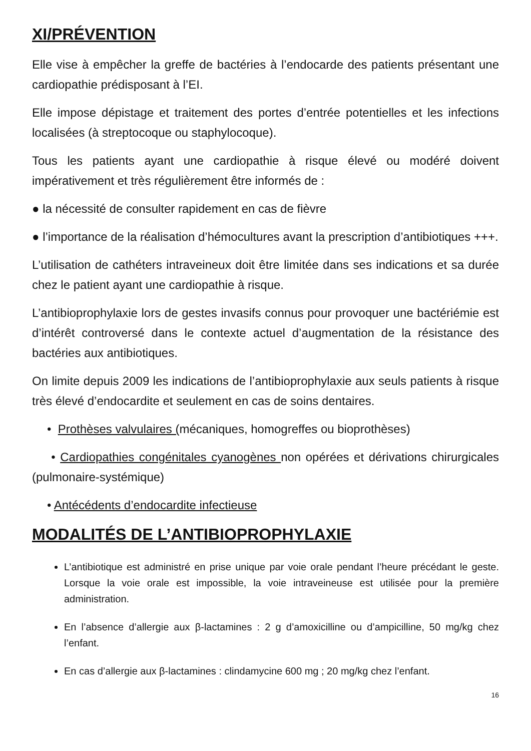XI/PRÉVENTION
Elle vise à empêcher la greffe de bactéries à l’endocarde des patients présentant une cardiopathie prédisposant à l’EI.
Elle impose dépistage et traitement des portes d’entrée potentielles et les infections localisées (à streptocoque ou staphylocoque).
Tous les patients ayant une cardiopathie à risque élevé ou modéré doivent impérativement et très régulièrement être informés de :
● la nécessité de consulter rapidement en cas de fièvre
● l’importance de la réalisation d’hémocultures avant la prescription d’antibiotiques +++.
L’utilisation de cathéters intraveineux doit être limitée dans ses indications et sa durée chez le patient ayant une cardiopathie à risque.
L’antibioprophylaxie lors de gestes invasifs connus pour provoquer une bactériémie est d’intérêt controversé dans le contexte actuel d’augmentation de la résistance des bactéries aux antibiotiques.
On limite depuis 2009 les indications de l’antibioprophylaxie aux seuls patients à risque très élevé d’endocardite et seulement en cas de soins dentaires.
• Prothèses valvulaires (mécaniques, homogreffes ou bioprothèses)
• Cardiopathies congénitales cyanogènes non opérées et dérivations chirurgicales (pulmonaire-systémique)
• Antécédents d’endocardite infectieuse
MODALITÉS DE L’ANTIBIOPROPHYLAXIE
L’antibiotique est administré en prise unique par voie orale pendant l’heure précédant le geste. Lorsque la voie orale est impossible, la voie intraveineuse est utilisée pour la première administration.
En l’absence d’allergie aux β-lactamines : 2 g d’amoxicilline ou d’ampicilline, 50 mg/kg chez l’enfant.
En cas d’allergie aux β-lactamines : clindamycine 600 mg ; 20 mg/kg chez l’enfant.
16